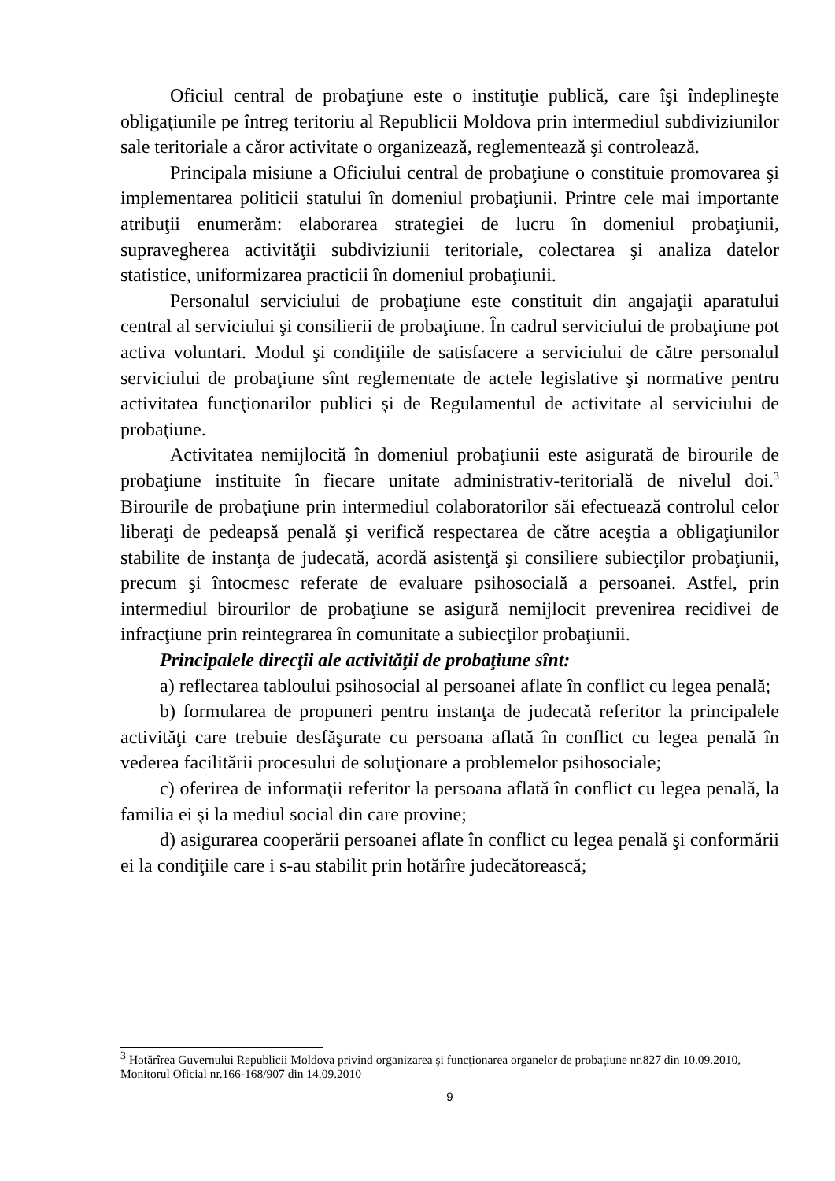Oficiul central de probaţiune este o instituţie publică, care îşi îndeplineşte obligaţiunile pe întreg teritoriu al Republicii Moldova prin intermediul subdiviziunilor sale teritoriale a căror activitate o organizează, reglementează şi controlează.
Principala misiune a Oficiului central de probaţiune o constituie promovarea şi implementarea politicii statului în domeniul probaţiunii. Printre cele mai importante atribuţii enumerăm: elaborarea strategiei de lucru în domeniul probaţiunii, supravegherea activităţii subdiviziunii teritoriale, colectarea şi analiza datelor statistice, uniformizarea practicii în domeniul probaţiunii.
Personalul serviciului de probaţiune este constituit din angajaţii aparatului central al serviciului şi consilierii de probaţiune. În cadrul serviciului de probaţiune pot activa voluntari. Modul şi condiţiile de satisfacere a serviciului de către personalul serviciului de probaţiune sînt reglementate de actele legislative şi normative pentru activitatea funcţionarilor publici şi de Regulamentul de activitate al serviciului de probaţiune.
Activitatea nemijlocită în domeniul probaţiunii este asigurată de birourile de probaţiune instituite în fiecare unitate administrativ-teritorială de nivelul doi.<sup>3</sup> Birourile de probaţiune prin intermediul colaboratorilor săi efectuează controlul celor liberaţi de pedeapsă penală şi verifică respectarea de către aceştia a obligaţiunilor stabilite de instanţa de judecată, acordă asistenţă şi consiliere subiecţilor probaţiunii, precum şi întocmesc referate de evaluare psihosocială a persoanei. Astfel, prin intermediul birourilor de probaţiune se asigură nemijlocit prevenirea recidivei de infracţiune prin reintegrarea în comunitate a subiecţilor probaţiunii.
Principalele direcţii ale activităţii de probaţiune sînt:
a) reflectarea tabloului psihosocial al persoanei aflate în conflict cu legea penală;
b) formularea de propuneri pentru instanţa de judecată referitor la principalele activităţi care trebuie desfăşurate cu persoana aflată în conflict cu legea penală în vederea facilitării procesului de soluţionare a problemelor psihosociale;
c) oferirea de informaţii referitor la persoana aflată în conflict cu legea penală, la familia ei şi la mediul social din care provine;
d) asigurarea cooperării persoanei aflate în conflict cu legea penală şi conformării ei la condiţiile care i s-au stabilit prin hotărîre judecătorească;
<sup>3</sup> Hotărîrea Guvernului Republicii Moldova privind organizarea şi funcţionarea organelor de probaţiune nr.827 din 10.09.2010, Monitorul Oficial nr.166-168/907 din 14.09.2010
9